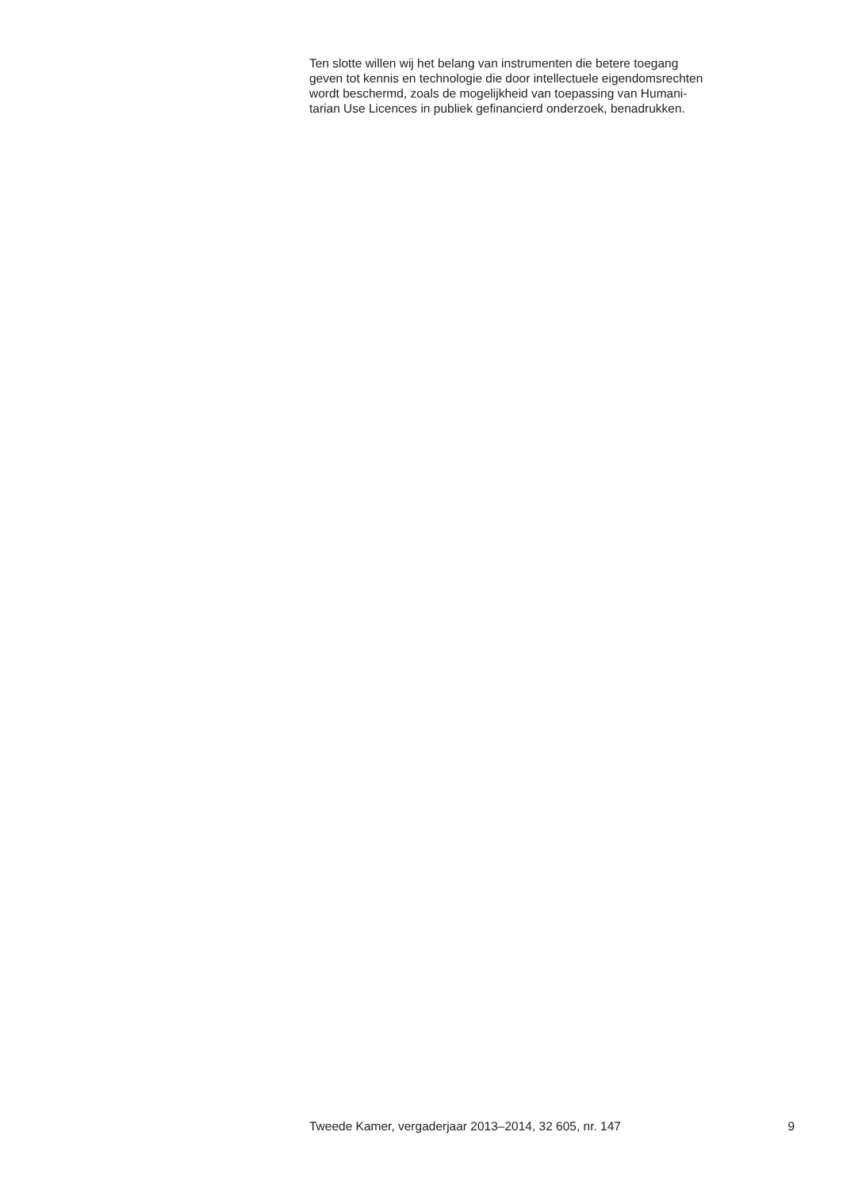Ten slotte willen wij het belang van instrumenten die betere toegang
geven tot kennis en technologie die door intellectuele eigendomsrechten
wordt beschermd, zoals de mogelijkheid van toepassing van Humani-
tarian Use Licences in publiek gefinancierd onderzoek, benadrukken.
Tweede Kamer, vergaderjaar 2013–2014, 32 605, nr. 147 9